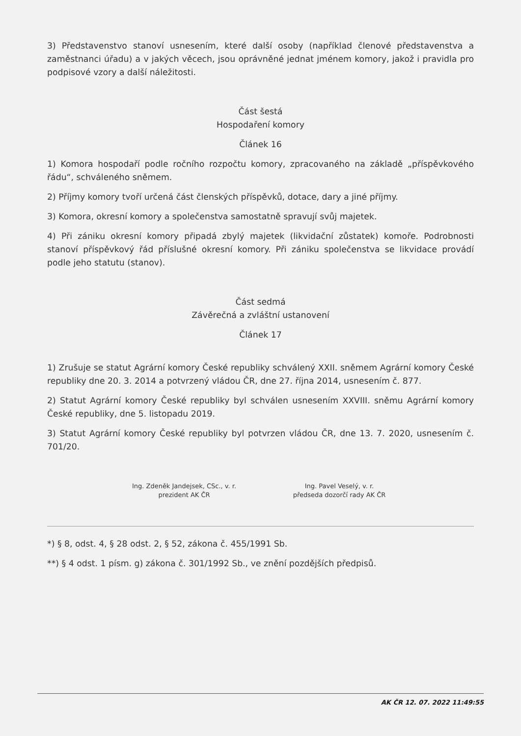3) Představenstvo stanoví usnesením, které další osoby (například členové představenstva a zaměstnanci úřadu) a v jakých věcech, jsou oprávněné jednat jménem komory, jakož i pravidla pro podpisové vzory a další náležitosti.
Část šestá
Hospodaření komory
Článek 16
1) Komora hospodaří podle ročního rozpočtu komory, zpracovaného na základě „příspěvkového řádu“, schváleného sněmem.
2) Příjmy komory tvoří určená část členských příspěvků, dotace, dary a jiné příjmy.
3) Komora, okresní komory a společenstva samostatně spravují svůj majetek.
4) Při zániku okresní komory připadá zbylý majetek (likvidační zůstatek) komoře. Podrobnosti stanoví příspěvkový řád příslušné okresní komory. Při zániku společenstva se likvidace provádí podle jeho statutu (stanov).
Část sedmá
Závěrečná a zvláštní ustanovení
Článek 17
1) Zrušuje se statut Agrární komory České republiky schválený XXII. sněmem Agrární komory České republiky dne 20. 3. 2014 a potvrzený vládou ČR, dne 27. října 2014, usnesením č. 877.
2) Statut Agrární komory České republiky byl schválen usnesením XXVIII. sněmu Agrární komory České republiky, dne 5. listopadu 2019.
3) Statut Agrární komory České republiky byl potvrzen vládou ČR, dne 13. 7. 2020, usnesením č. 701/20.
Ing. Zdeněk Jandejsek, CSc., v. r.
prezident AK ČR
Ing. Pavel Veselý, v. r.
předseda dozorčí rady AK ČR
*) § 8, odst. 4, § 28 odst. 2, § 52, zákona č. 455/1991 Sb.
**) § 4 odst. 1 písm. g) zákona č. 301/1992 Sb., ve znění pozdějších předpisů.
AK ČR 12. 07. 2022 11:49:55